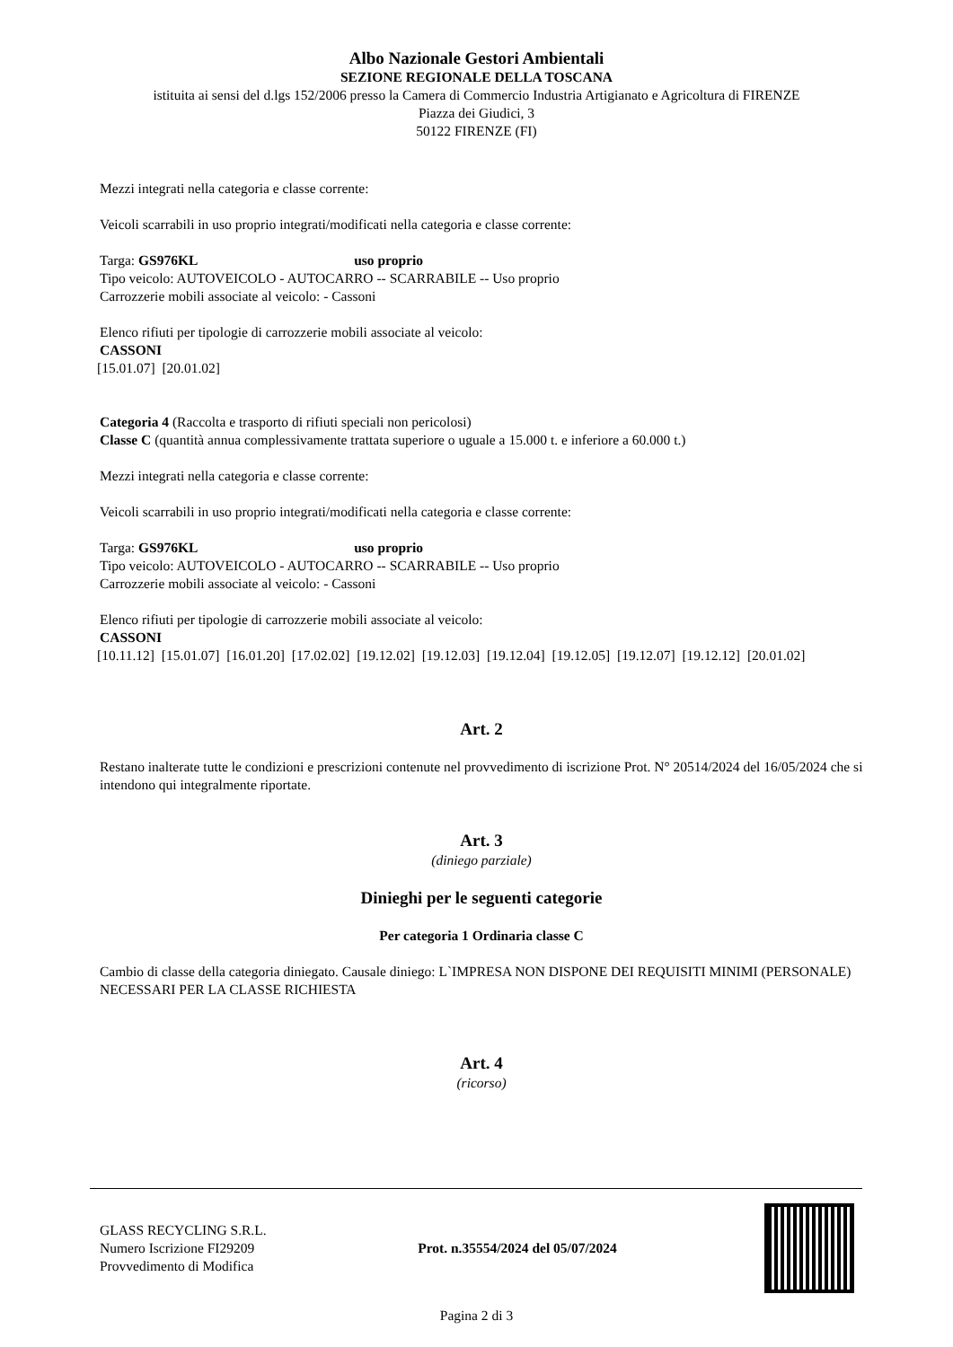Albo Nazionale Gestori Ambientali
SEZIONE REGIONALE DELLA TOSCANA
istituita ai sensi del d.lgs 152/2006 presso la Camera di Commercio Industria Artigianato e Agricoltura di FIRENZE
Piazza dei Giudici, 3
50122 FIRENZE (FI)
Mezzi integrati nella categoria e classe corrente:
Veicoli scarrabili in uso proprio integrati/modificati nella categoria e classe corrente:
Targa: GS976KL uso proprio
Tipo veicolo: AUTOVEICOLO - AUTOCARRO -- SCARRABILE -- Uso proprio
Carrozzerie mobili associate al veicolo: - Cassoni
Elenco rifiuti per tipologie di carrozzerie mobili associate al veicolo:
CASSONI
[15.01.07] [20.01.02]
Categoria 4 (Raccolta e trasporto di rifiuti speciali non pericolosi)
Classe C (quantità annua complessivamente trattata superiore o uguale a 15.000 t. e inferiore a 60.000 t.)
Mezzi integrati nella categoria e classe corrente:
Veicoli scarrabili in uso proprio integrati/modificati nella categoria e classe corrente:
Targa: GS976KL uso proprio
Tipo veicolo: AUTOVEICOLO - AUTOCARRO -- SCARRABILE -- Uso proprio
Carrozzerie mobili associate al veicolo: - Cassoni
Elenco rifiuti per tipologie di carrozzerie mobili associate al veicolo:
CASSONI
[10.11.12] [15.01.07] [16.01.20] [17.02.02] [19.12.02] [19.12.03] [19.12.04] [19.12.05] [19.12.07] [19.12.12] [20.01.02]
Art. 2
Restano inalterate tutte le condizioni e prescrizioni contenute nel provvedimento di iscrizione Prot. N° 20514/2024 del 16/05/2024 che si intendono qui integralmente riportate.
Art. 3
(diniego parziale)
Dinieghi per le seguenti categorie
Per categoria 1 Ordinaria classe C
Cambio di classe della categoria diniegato. Causale diniego: L`IMPRESA NON DISPONE DEI REQUISITI MINIMI (PERSONALE) NECESSARI PER LA CLASSE RICHIESTA
Art. 4
(ricorso)
GLASS RECYCLING S.R.L.
Numero Iscrizione FI29209
Provvedimento di Modifica
Prot. n.35554/2024 del 05/07/2024
Pagina 2 di 3